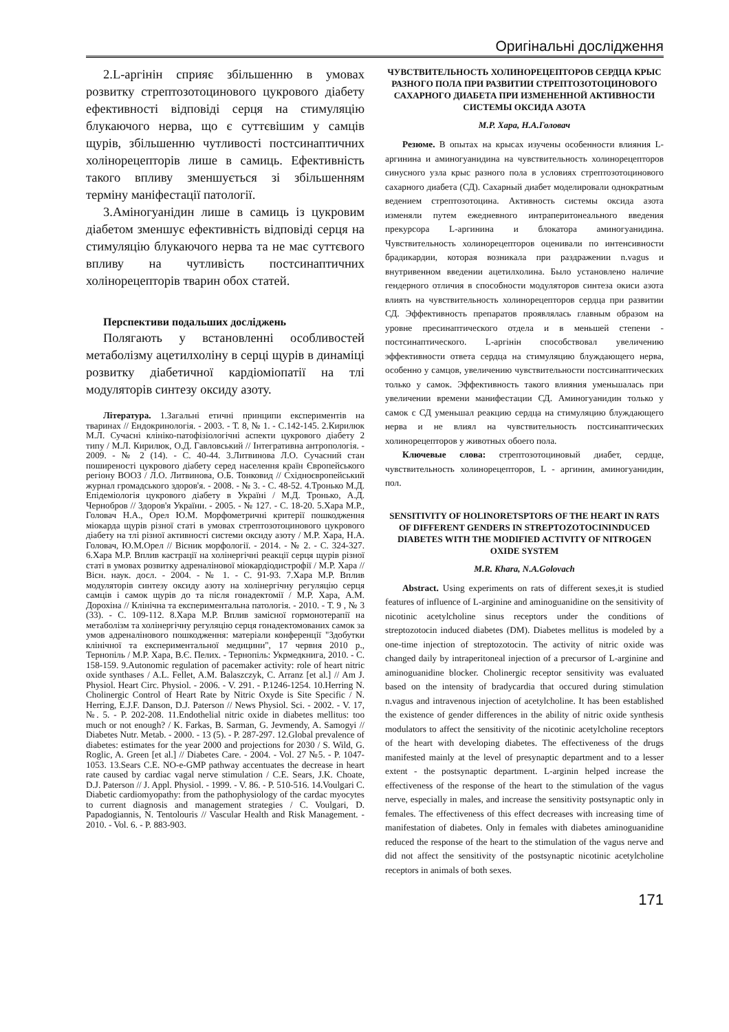Оригінальні дослідження
2.L-аргінін сприяє збільшенню в умовах розвитку стрептозотоцинового цукрового діабету ефективності відповіді серця на стимуляцію блукаючого нерва, що є суттєвішим у самців щурів, збільшенню чутливості постсинаптичних холінорецепторів лише в самиць. Ефективність такого впливу зменшується зі збільшенням терміну маніфестації патології.
3.Аміногуанідин лише в самиць із цукровим діабетом зменшує ефективність відповіді серця на стимуляцію блукаючого нерва та не має суттєвого впливу на чутливість постсинаптичних холінорецепторів тварин обох статей.
Перспективи подальших досліджень
Полягають у встановленні особливостей метаболізму ацетилхоліну в серці щурів в динаміці розвитку діабетичної кардіоміопатії на тлі модуляторів синтезу оксиду азоту.
Література. 1.Загальні етичні принципи експериментів на тваринах // Ендокринологія. - 2003. - Т. 8, № 1. - С.142-145. 2.Кирилюк М.Л. Сучасні клініко-патофізіологічні аспекти цукрового діабету 2 типу / М.Л. Кирилюк, О.Д. Гавловський // Інтегративна антропологія. - 2009. - № 2 (14). - С. 40-44. 3.Литвинова Л.О. Сучасний стан поширеності цукрового діабету серед населення країн Європейського регіону ВООЗ / Л.О. Литвинова, О.Б. Тонковид // Східноєвропейський журнал громадського здоров'я. - 2008. - № 3. - С. 48-52. 4.Тронько М.Д. Епідеміологія цукрового діабету в Україні / М.Д. Тронько, А.Д. Чернобров // Здоров'я України. - 2005. - № 127. - С. 18-20. 5.Хара М.Р., Головач Н.А., Орел Ю.М. Морфометричні критерії пошкодження міокарда щурів різної статі в умовах стрептозотоцинового цукрового діабету на тлі різної активності системи оксиду азоту / М.Р. Хара, Н.А. Головач, Ю.М.Орел // Вісник морфології. - 2014. - № 2. - С. 324-327. 6.Хара М.Р. Вплив кастрації на холінергічні реакції серця щурів різної статі в умовах розвитку адреналінової міокардіодистрофії / М.Р. Хара // Вісн. наук. досл. - 2004. - № 1. - С. 91-93. 7.Хара М.Р. Вплив модуляторів синтезу оксиду азоту на холінергічну регуляцію серця самців і самок щурів до та після гонадектомії / М.Р. Хара, А.М. Дорохіна // Клінічна та експериментальна патологія. - 2010. - Т. 9 , № 3 (33). - С. 109-112. 8.Хара М.Р. Вплив замісної гормонотерапії на метаболізм та холінергічну регуляцію серця гонадектомованих самок за умов адреналінового пошкодження: матеріали конференції "Здобутки клінічної та експериментальної медицини", 17 червня 2010 р., Тернопіль / М.Р. Хара, В.Є. Пелих. - Тернопіль: Укрмедкнига, 2010. - С. 158-159. 9.Autonomic regulation of pacemaker activity: role of heart nitric oxide synthases / A.L. Fellet, A.M. Balaszczyk, C. Arranz [et al.] // Am J. Physiol. Heart Circ. Physiol. - 2006. - V. 291. - P.1246-1254. 10.Herring N. Cholinergic Control of Heart Rate by Nitric Oxyde is Site Specific / N. Herring, E.J.F. Danson, D.J. Paterson // News Physiol. Sci. - 2002. - V. 17, №. 5. - P. 202-208. 11.Endothelial nitric oxide in diabetes mellitus: too much or not enough? / K. Farkas, B. Sarman, G. Jevmendy, A. Samogyi // Diabetes Nutr. Metab. - 2000. - 13 (5). - P. 287-297. 12.Global prevalence of diabetes: estimates for the year 2000 and projections for 2030 / S. Wild, G. Roglic, A. Green [et al.] // Diabetes Care. - 2004. - Vol. 27 №5. - P. 1047-1053. 13.Sears C.E. NO-e-GMP pathway accentuates the decrease in heart rate caused by cardiac vagal nerve stimulation / C.E. Sears, J.K. Choate, D.J. Paterson // J. Appl. Physiol. - 1999. - V. 86. - P. 510-516. 14.Voulgari C. Diabetic cardiomyopathy: from the pathophysiology of the cardac myocytes to current diagnosis and management strategies / C. Voulgari, D. Papadogiannis, N. Tentolouris // Vascular Health and Risk Management. - 2010. - Vol. 6. - P. 883-903.
ЧУВСТВИТЕЛЬНОСТЬ ХОЛИНОРЕЦЕПТОРОВ СЕРДЦА КРЫС РАЗНОГО ПОЛА ПРИ РАЗВИТИИ СТРЕПТОЗОТОЦИНОВОГО САХАРНОГО ДИАБЕТА ПРИ ИЗМЕНЕННОЙ АКТИВНОСТИ СИСТЕМЫ ОКСИДА АЗОТА
М.Р. Хара, Н.А.Головач
Резюме. В опытах на крысах изучены особенности влияния L-аргинина и аминогуанидина на чувствительность холинорецепторов синусного узла крыс разного пола в условиях стрептозотоцинового сахарного диабета (СД). Сахарный диабет моделировали однократным ведением стрептозотоцина. Активность системы оксида азота изменяли путем ежедневного интраперитонеального введения прекурсора L-аргинина и блокатора аминогуанидина. Чувствительность холинорецепторов оценивали по интенсивности брадикардии, которая возникала при раздражении n.vagus и внутривенном введении ацетилхолина. Было установлено наличие гендерного отличия в способности модуляторов синтеза окиси азота влиять на чувствительность холинорецепторов сердца при развитии СД. Эффективность препаратов проявлялась главным образом на уровне пресинаптического отдела и в меньшей степени - постсинаптического. L-аргінін способствовал увеличению эффективности ответа сердца на стимуляцию блуждающего нерва, особенно у самцов, увеличению чувствительности постсинаптических только у самок. Эффективность такого влияния уменьшалась при увеличении времени манифестации СД. Аминогуанидин только у самок с СД уменьшал реакцию сердца на стимуляцию блуждающего нерва и не влиял на чувствительность постсинаптических холинорецепторов у животных обоего пола.
Ключевые слова: стрептозотоциновый диабет, сердце, чувствительность холинорецепторов, L - аргинин, аминогуанидин, пол.
SENSITIVITY OF HOLINORETSPTORS OF THE HEART IN RATS OF DIFFERENT GENDERS IN STREPTOZOTOCININDUCED DIABETES WITH THE MODIFIED ACTIVITY OF NITROGEN OXIDE SYSTEM
M.R. Khara, N.A.Golovach
Abstract. Using experiments on rats of different sexes,it is studied features of influence of L-arginine and aminoguanidine on the sensitivity of nicotinic acetylcholine sinus receptors under the conditions of streptozotocin induced diabetes (DM). Diabetes mellitus is modeled by a one-time injection of streptozotocin. The activity of nitric oxide was changed daily by intraperitoneal injection of a precursor of L-arginine and aminoguanidine blocker. Cholinergic receptor sensitivity was evaluated based on the intensity of bradycardia that occured during stimulation n.vagus and intravenous injection of acetylcholine. It has been established the existence of gender differences in the ability of nitric oxide synthesis modulators to affect the sensitivity of the nicotinic acetylcholine receptors of the heart with developing diabetes. The effectiveness of the drugs manifested mainly at the level of presynaptic department and to a lesser extent - the postsynaptic department. L-arginin helped increase the effectiveness of the response of the heart to the stimulation of the vagus nerve, especially in males, and increase the sensitivity postsynaptic only in females. The effectiveness of this effect decreases with increasing time of manifestation of diabetes. Only in females with diabetes aminoguanidine reduced the response of the heart to the stimulation of the vagus nerve and did not affect the sensitivity of the postsynaptic nicotinic acetylcholine receptors in animals of both sexes.
171